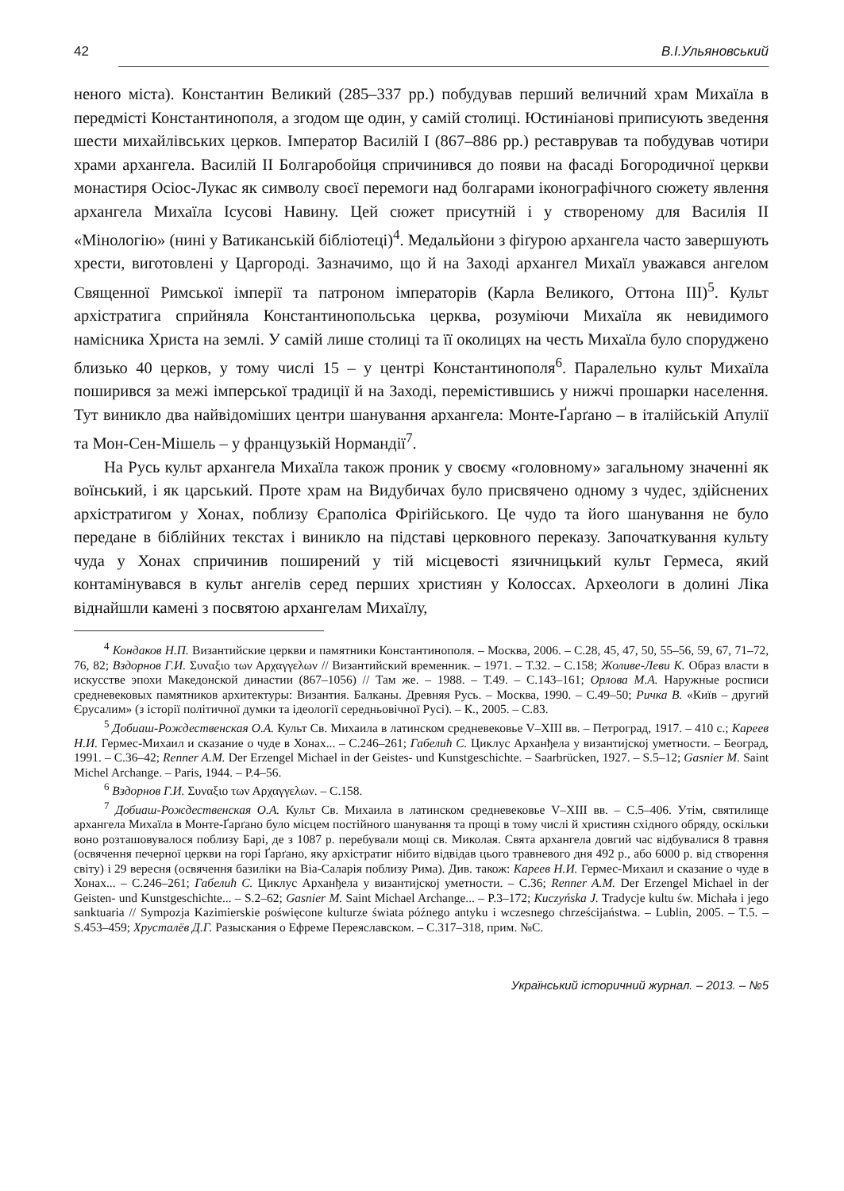42 В.І.Ульяновський
неного міста). Константин Великий (285–337 рр.) побудував перший величний храм Михаїла в передмісті Константинополя, а згодом ще один, у самій столиці. Юстиніанові приписують зведення шести михайлівських церков. Імператор Василій I (867–886 рр.) реставрував та побудував чотири храми архангела. Василій II Болгаробойця спричинився до появи на фасаді Богородичної церкви монастиря Осіос-Лукас як символу своєї перемоги над болгарами іконографічного сюжету явлення архангела Михаїла Ісусові Навину. Цей сюжет присутній і у створеному для Василія II «Мінологію» (нині у Ватиканській бібліотеці)<sup>4</sup>. Медальйони з фіґурою архангела часто завершують хрести, виготовлені у Царгороді. Зазначимо, що й на Заході архангел Михаїл уважався ангелом Священної Римської імперії та патроном імператорів (Карла Великого, Оттона III)<sup>5</sup>. Культ архістратига сприйняла Константинопольська церква, розуміючи Михаїла як невидимого намісника Христа на землі. У самій лише столиці та її околицях на честь Михаїла було споруджено близько 40 церков, у тому числі 15 – у центрі Константинополя<sup>6</sup>. Паралельно культ Михаїла поширився за межі імперської традиції й на Заході, перемістившись у нижчі прошарки населення. Тут виникло два найвідоміших центри шанування архангела: Монте-Ґарґано – в італійській Апулії та Мон-Сен-Мішель – у французькій Нормандії<sup>7</sup>.
На Русь культ архангела Михаїла також проник у своєму «головному» загальному значенні як воїнський, і як царський. Проте храм на Видубичах було присвячено одному з чудес, здійснених архістратигом у Хонах, поблизу Єраполіса Фріґійського. Це чудо та його шанування не було передане в біблійних текстах і виникло на підставі церковного переказу. Започаткування культу чуда у Хонах спричинив поширений у тій місцевості язичницький культ Гермеса, який контамінувався в культ ангелів серед перших християн у Колоссах. Археологи в долині Ліка віднайшли камені з посвятою архангелам Михаїлу,
<sup>4</sup> Кондаков Н.П. Византийские церкви и памятники Константинополя. – Москва, 2006. – С.28, 45, 47, 50, 55–56, 59, 67, 71–72, 76, 82; Вздорнов Г.И. Συναξιο των Αρχαγγελων // Византийский временник. – 1971. – Т.32. – С.158; Жоливе-Леви К. Образ власти в искусстве эпохи Македонской династии (867–1056) // Там же. – 1988. – Т.49. – С.143–161; Орлова М.А. Наружные росписи средневековых памятников архитектуры: Византия. Балканы. Древняя Русь. – Москва, 1990. – С.49–50; Ричка В. «Київ – другий Єрусалим» (з історії політичної думки та ідеології середньовічної Русі). – К., 2005. – С.83.
<sup>5</sup> Добиаш-Рождественская О.А. Культ Св. Михаила в латинском средневековье V–XIII вв. – Петроград, 1917. – 410 с.; Кареев Н.И. Гермес-Михаил и сказание о чуде в Хонах... – С.246–261; Габелић С. Циклус Арханђела у византијској уметности. – Београд, 1991. – С.36–42; Renner A.M. Der Erzengel Michael in der Geistes- und Kunstgeschichte. – Saarbrücken, 1927. – S.5–12; Gasnier M. Saint Michel Archange. – Paris, 1944. – P.4–56.
<sup>6</sup> Вздорнов Г.И. Συναξιο των Αρχαγγελων. – С.158.
<sup>7</sup> Добиаш-Рождественская О.А. Культ Св. Михаила в латинском средневековье V–XIII вв. – С.5–406. Утім, святилище архангела Михаїла в Монте-Ґарґано було місцем постійного шанування та прощі в тому числі й християн східного обряду, оскільки воно розташовувалося поблизу Барі, де з 1087 р. перебували мощі св. Миколая. Свята архангела довгий час відбувалися 8 травня (освячення печерної церкви на горі Ґарґано, яку архістратиг нібито відвідав цього травневого дня 492 р., або 6000 р. від створення світу) і 29 вересня (освячення базиліки на Віа-Саларія поблизу Рима). Див. також: Кареев Н.И. Гермес-Михаил и сказание о чуде в Хонах... – С.246–261; Габелић С. Циклус Арханђела у византијској уметности. – С.36; Renner A.M. Der Erzengel Michael in der Geisten- und Kunstgeschichte... – S.2–62; Gasnier M. Saint Michael Archange... – P.3–172; Kuczyńska J. Tradycje kultu św. Michała i jego sanktuaria // Sympozja Kazimierskie poświęcone kulturze świata późnego antyku i wczesnego chrześcijaństwa. – Lublin, 2005. – T.5. – S.453–459; Хрусталёв Д.Г. Разыскания о Ефреме Переяславском. – С.317–318, прим. №С.
Український історичний журнал. – 2013. – №5